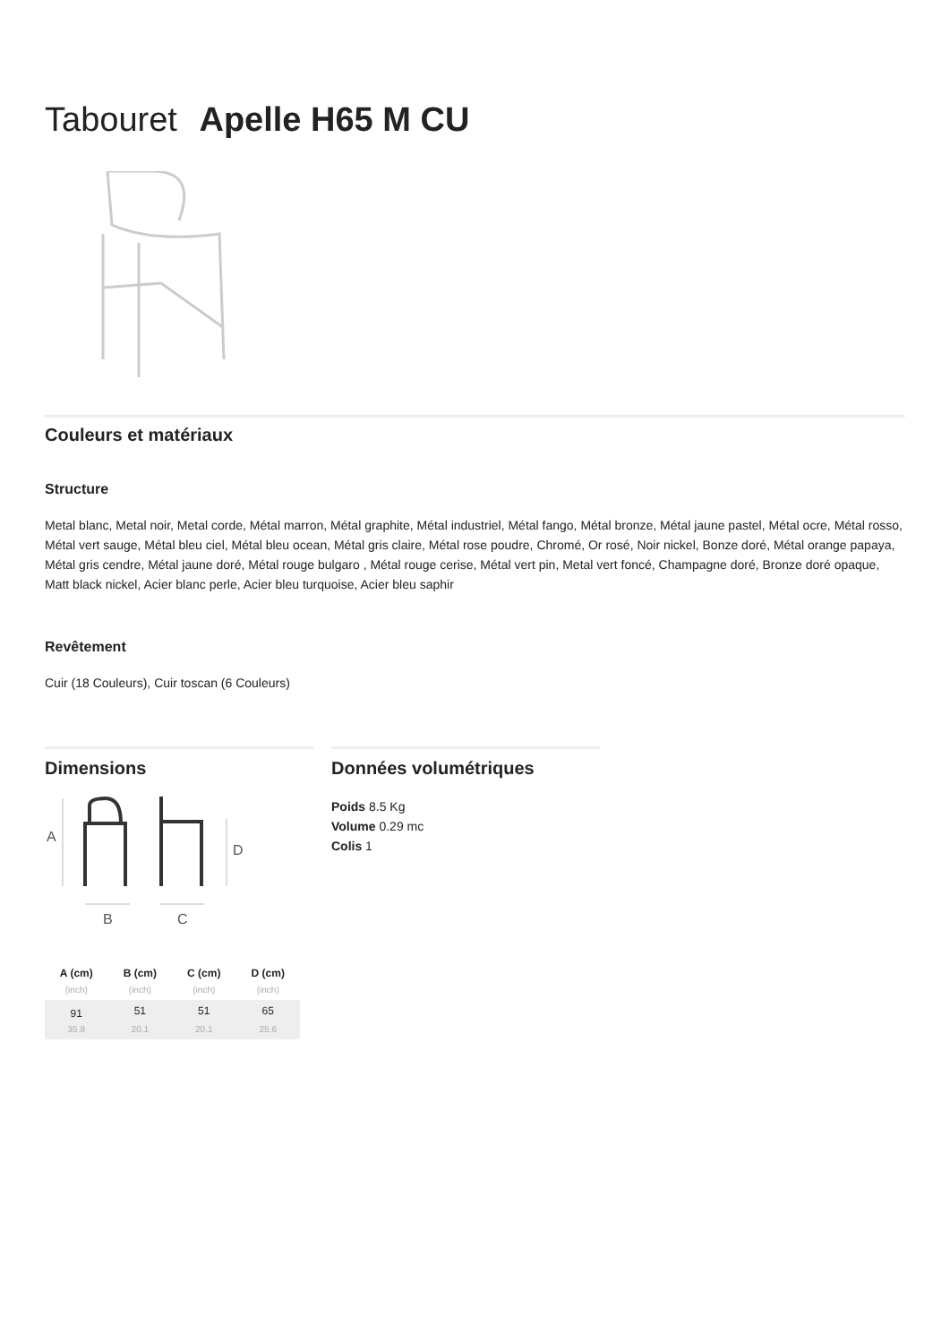Tabouret Apelle H65 M CU
Couleurs et matériaux
Structure
Metal blanc, Metal noir, Metal corde, Métal marron, Métal graphite, Métal industriel, Métal fango, Métal bronze, Métal jaune pastel, Métal ocre, Métal rosso, Métal vert sauge, Métal bleu ciel, Métal bleu ocean, Métal gris claire, Métal rose poudre, Chromé, Or rosé, Noir nickel, Bonze doré, Métal orange papaya, Métal gris cendre, Métal jaune doré, Métal rouge bulgaro , Métal rouge cerise, Métal vert pin, Metal vert foncé, Champagne doré, Bronze doré opaque, Matt black nickel, Acier blanc perle, Acier bleu turquoise, Acier bleu saphir
Revêtement
Cuir (18 Couleurs), Cuir toscan (6 Couleurs)
Dimensions
A
D
B
C
| A (cm) | B (cm) | C (cm) | D (cm) |
| --- | --- | --- | --- |
| (inch) | (inch) | (inch) | (inch) |
| 91 | 51 | 51 | 65 |
| 35.8 | 20.1 | 20.1 | 25.6 |
Données volumétriques
Poids 8.5 Kg
Volume 0.29 mc
Colis 1